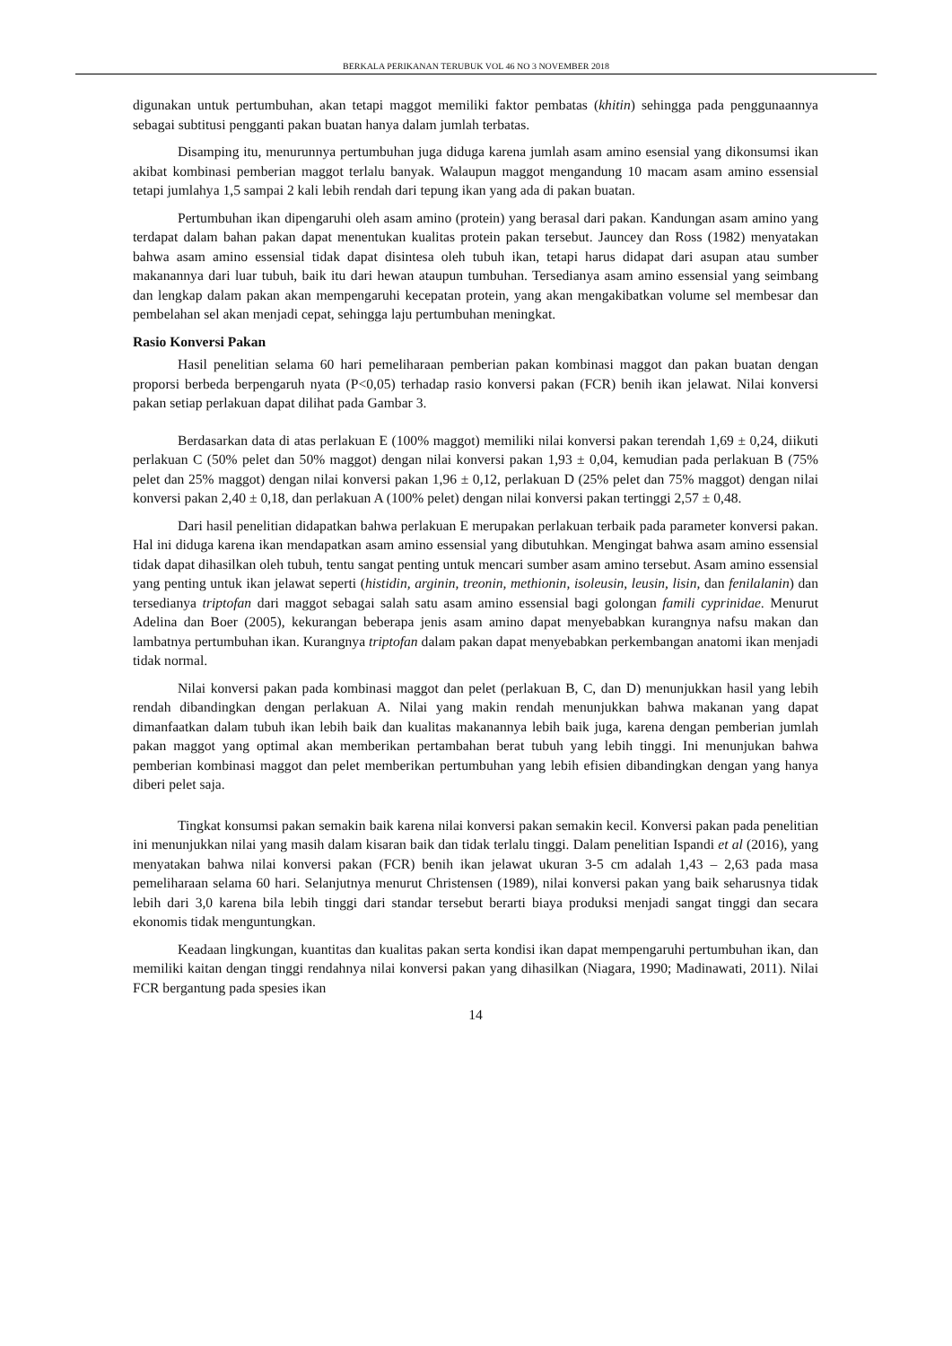BERKALA PERIKANAN TERUBUK VOL 46 NO 3 NOVEMBER 2018
digunakan untuk pertumbuhan, akan tetapi maggot memiliki faktor pembatas (khitin) sehingga pada penggunaannya sebagai subtitusi pengganti pakan buatan hanya dalam jumlah terbatas.
Disamping itu, menurunnya pertumbuhan juga diduga karena jumlah asam amino esensial yang dikonsumsi ikan akibat kombinasi pemberian maggot terlalu banyak. Walaupun maggot mengandung 10 macam asam amino essensial tetapi jumlahya 1,5 sampai 2 kali lebih rendah dari tepung ikan yang ada di pakan buatan.
Pertumbuhan ikan dipengaruhi oleh asam amino (protein) yang berasal dari pakan. Kandungan asam amino yang terdapat dalam bahan pakan dapat menentukan kualitas protein pakan tersebut. Jauncey dan Ross (1982) menyatakan bahwa asam amino essensial tidak dapat disintesa oleh tubuh ikan, tetapi harus didapat dari asupan atau sumber makanannya dari luar tubuh, baik itu dari hewan ataupun tumbuhan. Tersedianya asam amino essensial yang seimbang dan lengkap dalam pakan akan mempengaruhi kecepatan protein, yang akan mengakibatkan volume sel membesar dan pembelahan sel akan menjadi cepat, sehingga laju pertumbuhan meningkat.
Rasio Konversi Pakan
Hasil penelitian selama 60 hari pemeliharaan pemberian pakan kombinasi maggot dan pakan buatan dengan proporsi berbeda berpengaruh nyata (P<0,05) terhadap rasio konversi pakan (FCR) benih ikan jelawat. Nilai konversi pakan setiap perlakuan dapat dilihat pada Gambar 3.
Berdasarkan data di atas perlakuan E (100% maggot) memiliki nilai konversi pakan terendah 1,69 ± 0,24, diikuti perlakuan C (50% pelet dan 50% maggot) dengan nilai konversi pakan 1,93 ± 0,04, kemudian pada perlakuan B (75% pelet dan 25% maggot) dengan nilai konversi pakan 1,96 ± 0,12, perlakuan D (25% pelet dan 75% maggot) dengan nilai konversi pakan 2,40 ± 0,18, dan perlakuan A (100% pelet) dengan nilai konversi pakan tertinggi 2,57 ± 0,48.
Dari hasil penelitian didapatkan bahwa perlakuan E merupakan perlakuan terbaik pada parameter konversi pakan. Hal ini diduga karena ikan mendapatkan asam amino essensial yang dibutuhkan. Mengingat bahwa asam amino essensial tidak dapat dihasilkan oleh tubuh, tentu sangat penting untuk mencari sumber asam amino tersebut. Asam amino essensial yang penting untuk ikan jelawat seperti (histidin, arginin, treonin, methionin, isoleusin, leusin, lisin, dan fenilalanin) dan tersedianya triptofan dari maggot sebagai salah satu asam amino essensial bagi golongan famili cyprinidae. Menurut Adelina dan Boer (2005), kekurangan beberapa jenis asam amino dapat menyebabkan kurangnya nafsu makan dan lambatnya pertumbuhan ikan. Kurangnya triptofan dalam pakan dapat menyebabkan perkembangan anatomi ikan menjadi tidak normal.
Nilai konversi pakan pada kombinasi maggot dan pelet (perlakuan B, C, dan D) menunjukkan hasil yang lebih rendah dibandingkan dengan perlakuan A. Nilai yang makin rendah menunjukkan bahwa makanan yang dapat dimanfaatkan dalam tubuh ikan lebih baik dan kualitas makanannya lebih baik juga, karena dengan pemberian jumlah pakan maggot yang optimal akan memberikan pertambahan berat tubuh yang lebih tinggi. Ini menunjukan bahwa pemberian kombinasi maggot dan pelet memberikan pertumbuhan yang lebih efisien dibandingkan dengan yang hanya diberi pelet saja.
Tingkat konsumsi pakan semakin baik karena nilai konversi pakan semakin kecil. Konversi pakan pada penelitian ini menunjukkan nilai yang masih dalam kisaran baik dan tidak terlalu tinggi. Dalam penelitian Ispandi et al (2016), yang menyatakan bahwa nilai konversi pakan (FCR) benih ikan jelawat ukuran 3-5 cm adalah 1,43 – 2,63 pada masa pemeliharaan selama 60 hari. Selanjutnya menurut Christensen (1989), nilai konversi pakan yang baik seharusnya tidak lebih dari 3,0 karena bila lebih tinggi dari standar tersebut berarti biaya produksi menjadi sangat tinggi dan secara ekonomis tidak menguntungkan.
Keadaan lingkungan, kuantitas dan kualitas pakan serta kondisi ikan dapat mempengaruhi pertumbuhan ikan, dan memiliki kaitan dengan tinggi rendahnya nilai konversi pakan yang dihasilkan (Niagara, 1990; Madinawati, 2011). Nilai FCR bergantung pada spesies ikan
14